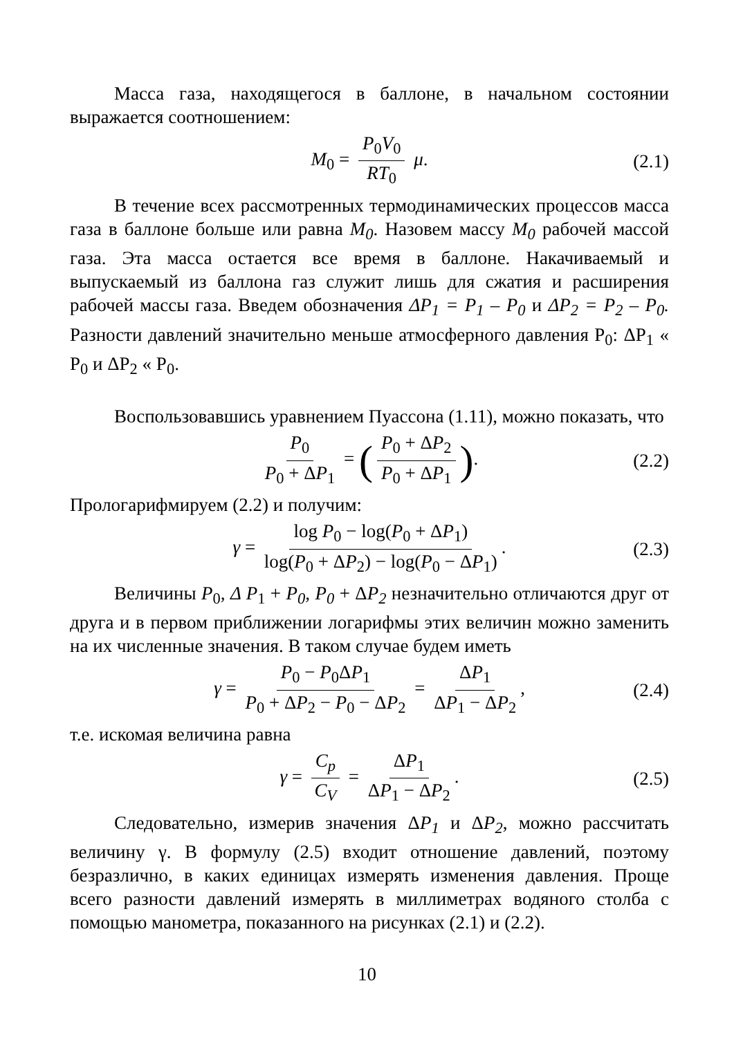Масса газа, находящегося в баллоне, в начальном состоянии выражается соотношением:
M<sub>0</sub> = P<sub>0</sub>V<sub>0</sub> RT<sub>0</sub> μ. (2.1)
В течение всех рассмотренных термодинамических процессов масса газа в баллоне больше или равна M<sub>0</sub>. Назовем массу M<sub>0</sub> рабочей массой газа. Эта масса остается все время в баллоне. Накачиваемый и выпускаемый из баллона газ служит лишь для сжатия и расширения рабочей массы газа. Введем обозначения ΔP<sub>1</sub> = P<sub>1</sub> – P<sub>0</sub> и ΔP<sub>2</sub> = P<sub>2</sub> – P<sub>0</sub>. Разности давлений значительно меньше атмосферного давления P<sub>0</sub>: ΔP<sub>1</sub> « P<sub>0</sub> и ΔP<sub>2</sub> « P<sub>0</sub>.
Воспользовавшись уравнением Пуассона (1.11), можно показать, что
P<sub>0</sub> P<sub>0</sub> + ΔP<sub>1</sub> = (P<sub>0</sub> + ΔP<sub>2</sub> P<sub>0</sub> + ΔP<sub>1</sub>). (2.2)
Прологарифмируем (2.2) и получим:
γ = log P<sub>0</sub> − log(P<sub>0</sub> + ΔP<sub>1</sub>) log(P<sub>0</sub> + ΔP<sub>2</sub>) − log(P<sub>0</sub> − ΔP<sub>1</sub>). (2.3)
Величины P<sub>0</sub>, Δ P<sub>1</sub> + P<sub>0</sub>, P<sub>0</sub> + ΔP<sub>2</sub> незначительно отличаются друг от друга и в первом приближении логарифмы этих величин можно заменить на их численные значения. В таком случае будем иметь
γ = P<sub>0</sub> − P<sub>0</sub>ΔP<sub>1</sub> P<sub>0</sub> + ΔP<sub>2</sub> − P<sub>0</sub> − ΔP<sub>2</sub> = ΔP<sub>1</sub> ΔP<sub>1</sub> − ΔP<sub>2</sub>, (2.4)
т.е. искомая величина равна
γ = C<sub>p</sub> C<sub>V</sub> = ΔP<sub>1</sub> ΔP<sub>1</sub> − ΔP<sub>2</sub>. (2.5)
Следовательно, измерив значения ΔP<sub>1</sub> и ΔP<sub>2</sub>, можно рассчитать величину γ. В формулу (2.5) входит отношение давлений, поэтому безразлично, в каких единицах измерять изменения давления. Проще всего разности давлений измерять в миллиметрах водяного столба с помощью манометра, показанного на рисунках (2.1) и (2.2).
10